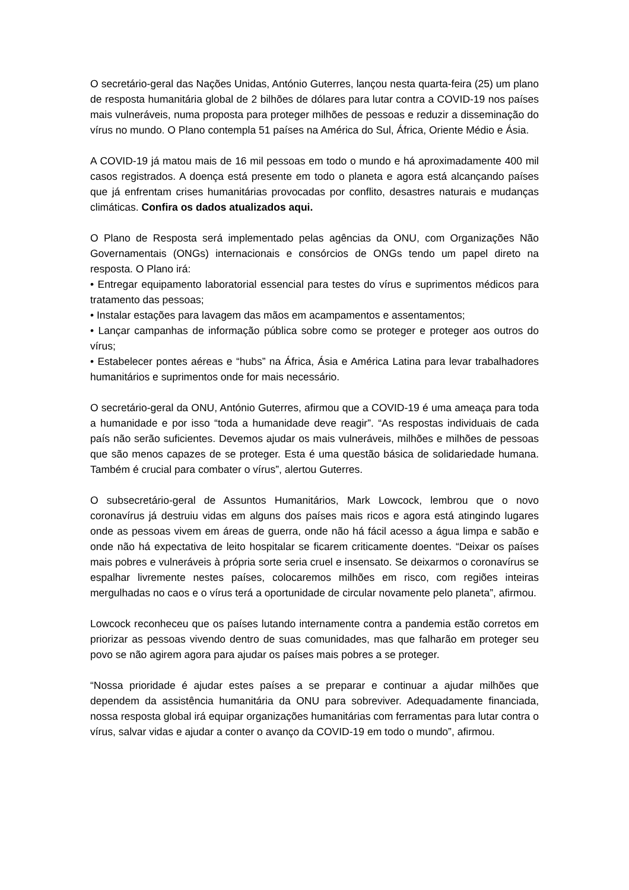O secretário-geral das Nações Unidas, António Guterres, lançou nesta quarta-feira (25) um plano de resposta humanitária global de 2 bilhões de dólares para lutar contra a COVID-19 nos países mais vulneráveis, numa proposta para proteger milhões de pessoas e reduzir a disseminação do vírus no mundo. O Plano contempla 51 países na América do Sul, África, Oriente Médio e Ásia.
A COVID-19 já matou mais de 16 mil pessoas em todo o mundo e há aproximadamente 400 mil casos registrados. A doença está presente em todo o planeta e agora está alcançando países que já enfrentam crises humanitárias provocadas por conflito, desastres naturais e mudanças climáticas. Confira os dados atualizados aqui.
O Plano de Resposta será implementado pelas agências da ONU, com Organizações Não Governamentais (ONGs) internacionais e consórcios de ONGs tendo um papel direto na resposta. O Plano irá:
• Entregar equipamento laboratorial essencial para testes do vírus e suprimentos médicos para tratamento das pessoas;
• Instalar estações para lavagem das mãos em acampamentos e assentamentos;
• Lançar campanhas de informação pública sobre como se proteger e proteger aos outros do vírus;
• Estabelecer pontes aéreas e “hubs” na África, Ásia e América Latina para levar trabalhadores humanitários e suprimentos onde for mais necessário.
O secretário-geral da ONU, António Guterres, afirmou que a COVID-19 é uma ameaça para toda a humanidade e por isso “toda a humanidade deve reagir”. “As respostas individuais de cada país não serão suficientes. Devemos ajudar os mais vulneráveis, milhões e milhões de pessoas que são menos capazes de se proteger. Esta é uma questão básica de solidariedade humana. Também é crucial para combater o vírus”, alertou Guterres.
O subsecretário-geral de Assuntos Humanitários, Mark Lowcock, lembrou que o novo coronavírus já destruiu vidas em alguns dos países mais ricos e agora está atingindo lugares onde as pessoas vivem em áreas de guerra, onde não há fácil acesso a água limpa e sabão e onde não há expectativa de leito hospitalar se ficarem criticamente doentes. “Deixar os países mais pobres e vulneráveis à própria sorte seria cruel e insensato. Se deixarmos o coronavírus se espalhar livremente nestes países, colocaremos milhões em risco, com regiões inteiras mergulhadas no caos e o vírus terá a oportunidade de circular novamente pelo planeta”, afirmou.
Lowcock reconheceu que os países lutando internamente contra a pandemia estão corretos em priorizar as pessoas vivendo dentro de suas comunidades, mas que falharão em proteger seu povo se não agirem agora para ajudar os países mais pobres a se proteger.
“Nossa prioridade é ajudar estes países a se preparar e continuar a ajudar milhões que dependem da assistência humanitária da ONU para sobreviver. Adequadamente financiada, nossa resposta global irá equipar organizações humanitárias com ferramentas para lutar contra o vírus, salvar vidas e ajudar a conter o avanço da COVID-19 em todo o mundo”, afirmou.